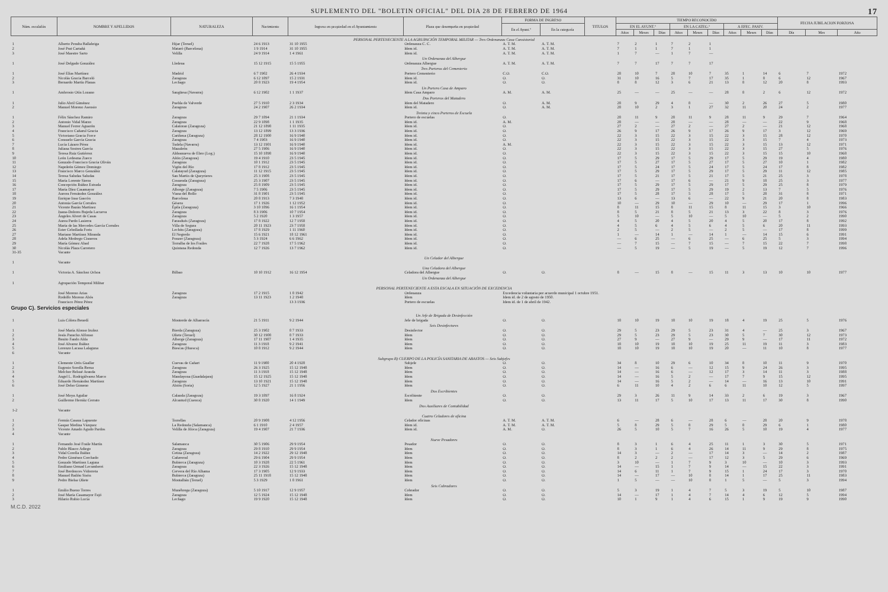17 SUPLEMENTO DEL "BOLETIN OFICIAL" DEL DIA 28 DE FEBRERO DE 1964
| Núm. escalafón | NOMBRE Y APELLIDOS | NATURALEZA | Nacimiento | Ingreso en propiedad en el Ayuntamiento | Plaza que desempeña en propiedad | FORMA DE INGRESO | | TITULOS | TIEMPO RECONOCIDO | | | | | | | | | FECHA JUBILACION FORZOSA | | |
| --- | --- | --- | --- | --- | --- | --- | --- | --- | --- | --- | --- | --- | --- | --- | --- | --- | --- | --- | --- | --- |
| | | | | | | En el Ayunt.º | En la categoría | | EN EL AYUNT.º | | | EN LA CATEG.ª | | | A EFEC. PASIV. | | | | | |
| | | | | | | | | | Años | Meses | Días | Años | Meses | Días | Años | Meses | Días | Día | Mes | Año |
| PERSONAL PERTENECIENTE A LA AGRUPACIÓN TEMPORAL MILITAR — Tres Ordenanzas Casa Consistorial | | | | | | | | | | | | | | | | | | | | |
| 1 | Alberto Peralta Ballabriga | Hijar (Teruel) | 24 6 1913 | 31 10 1955 | Ordenanza C. C. | A. T. M. | A. T. M. | | 7 | 2 | 1 | 7 | 2 | 1 | | | | | | |
| 2 | José Prat Cartañá | Mataró (Barcelona) | 1 9 1914 | 31 10 1955 | Idem id. | A. T. M. | A. T. M. | | 7 | 1 | 1 | 7 | 1 | 1 | | | | | | |
| 3 | José Maestre Sarto | Velilla | 24 9 1914 | 1 4 1961 | Idem id. | A. T. M. | A. T. M. | | 1 | 7 | — | 1 | 7 | — | | | | | | |
| Un Ordenanza del Albergue | | | | | | | | | | | | | | | | | | | | |
| 1 | José Delgado González | Lledena | 15 12 1915 | 15 5 1955 | Ordenanza Albergue | A. T. M. | A. T. M. | | 7 | 7 | 17 | 7 | 7 | 17 | | | | | | |
| Tres Porteros del Cementerio | | | | | | | | | | | | | | | | | | | | |
| 1 | José Elías Martínez | Madrid | 6 7 1902 | 26 4 1934 | Portero Cementerio | C.O. | C.O. | | 28 | 10 | 7 | 28 | 10 | 7 | 35 | 1 | 14 | 6 | 7 | 1972 |
| 2 | Nicolás Gracia Barceló | Zaragoza | 6 12 1897 | 15 2 1931 | Idem id. | O. | O. | | 31 | 10 | 16 | 5 | 7 | 17 | 35 | 1 | 8 | 6 | 12 | 1967 |
| 3 | Bernardo Martín Planas | Lechago | 20 8 1923 | 19 4 1954 | Idem id. | O. | O. | | 8 | 8 | 12 | 3 | 6 | 21 | 13 | 8 | 12 | 20 | 8 | 1993 |
| Un Portero Casa de Amparo | | | | | | | | | | | | | | | | | | | | |
| 1 | Ambrosio Otín Lozano | Sangüesa (Navarra) | 6 12 1902 | 1 1 1937 | Idem Casa Amparo | A. M. | A. M. | | 25 | — | — | 25 | — | — | 28 | 8 | 2 | 6 | 12 | 1972 |
| Dos Porteros del Matadero | | | | | | | | | | | | | | | | | | | | |
| 1 | Julio Abril Giménez | Puebla de Valverde | 27 5 1910 | 2 3 1934 | Idem del Matadero | O. | A. M. | | 28 | 9 | 29 | 4 | 8 | — | 30 | 2 | 26 | 27 | 5 | 1980 |
| 2 | Manuel Moreno Asensio | Zaragoza | 24 2 1907 | 26 2 1934 | Idem id. | O. | A. M. | | 28 | 10 | 2 | 3 | 1 | 27 | 32 | 11 | 20 | 24 | 2 | 1977 |
| Treinta y cinco Porteros de Escuela | | | | | | | | | | | | | | | | | | | | |
| 1 | Félix Sánchez Ramiro | Zaragoza | 29 7 1894 | 21 1 1934 | Portero de escuelas | O. | | | 28 | 11 | 9 | 28 | 11 | 9 | 28 | 11 | 9 | 29 | 7 | 1964 |
| 2 | Antonio Vidal Marzo | Zaragoza | 22 9 1898 | 1 1 1935 | Idem id. | A. M. | | | 28 | — | — | 28 | — | — | 28 | — | — | 22 | 9 | 1968 |
| 3 | Manuel Ferrer Aguarón | Calatorao (Zaragoza) | 21 12 1898 | 1 11 1935 | Idem id. | O. | | | 27 | 2 | — | 27 | 2 | — | 27 | 2 | — | 21 | 12 | 1968 |
| 4 | Francisco Cañarul Gracia | Zaragoza | 13 12 1899 | 13 3 1936 | Idem id. | O. | | | 26 | 9 | 17 | 26 | 9 | 17 | 26 | 9 | 17 | 3 | 12 | 1969 |
| 5 | Victoriano Gracia Force | Cariñena (Zaragoza) | 28 12 1900 | 16 9 1940 | Idem id. | O. | | | 22 | 3 | 15 | 22 | 3 | 15 | 22 | 3 | 15 | 28 | 12 | 1970 |
| 6 | Consuelo García Gracia | Zaragoza | 7 4 1903 | 16 9 1940 | Idem id. | O. | | | 22 | 3 | 15 | 22 | 3 | 15 | 22 | 3 | 15 | 7 | 4 | 1973 |
| 7 | Lucía Lázaro Pérez | Tudela (Navarra) | 13 12 1901 | 16 9 1940 | Idem id. | A. M. | | | 22 | 3 | 15 | 22 | 3 | 15 | 22 | 3 | 15 | 13 | 12 | 1971 |
| 8 | Juliana Sostres García | Mazaleón | 27 5 1906 | 16 9 1940 | Idem id. | O. | | | 22 | 3 | 15 | 22 | 3 | 15 | 22 | 3 | 15 | 27 | 5 | 1976 |
| 9 | Teresa Ruiz Gutiérrez | Aldeanueva de Ebro (Log.) | 15 10 1898 | 16 9 1940 | Idem id. | O. | | | 22 | 3 | 15 | 22 | 3 | 15 | 22 | 3 | 15 | 15 | 10 | 1968 |
| 10 | León Ledesma Zueco | Añón (Zaragoza) | 19 4 1910 | 23 5 1945 | Idem id. | O. | | | 17 | 5 | 29 | 17 | 5 | 29 | 17 | 5 | 29 | 19 | 4 | 1980 |
| 11 | Gonzalo-Francisco Gracia Oliván | Zaragoza | 10 1 1912 | 23 5 1945 | Idem id. | O. | | | 17 | 5 | 27 | 17 | 5 | 27 | 17 | 5 | 27 | 10 | 1 | 1982 |
| 12 | Napoleón Gómez Domingo | Vigón del Río | 17 8 1912 | 23 5 1945 | Idem id. | O. | | | 17 | 5 | 24 | 17 | 5 | 24 | 17 | 5 | 24 | 17 | 8 | 1982 |
| 13 | Francisco Marco González | Calatayud (Zaragoza) | 11 12 1915 | 23 5 1945 | Idem id. | O. | | | 17 | 5 | 29 | 17 | 5 | 29 | 17 | 5 | 29 | 11 | 12 | 1985 |
| 14 | Teresa Saludas Saludas | San Martín de Queyrieres | 25 3 1908 | 23 5 1945 | Idem id. | O. | | | 17 | 5 | 21 | 17 | 5 | 21 | 17 | 5 | 21 | 25 | 3 | 1978 |
| 15 | María Lorente Sierra | Cosuenda (Zaragoza) | 25 3 1907 | 23 5 1945 | Idem id. | O. | | | 17 | 6 | — | 17 | 6 | — | 21 | 9 | 18 | 25 | 3 | 1977 |
| 16 | Concepción Ibáñez Estrada | Zaragoza | 25 8 1909 | 23 5 1945 | Idem id. | O. | | | 17 | 5 | 29 | 17 | 5 | 29 | 17 | 5 | 29 | 25 | 8 | 1979 |
| 17 | María Díez Casamayor | Alborge (Zaragoza) | 7 5 1906 | 23 5 1945 | Idem id. | O. | | | 17 | 5 | 29 | 17 | 5 | 29 | 19 | 2 | 13 | 7 | 5 | 1976 |
| 18 | Aurora Fernández González | Viana del Bollo | 31 8 1901 | 23 5 1945 | Idem id. | O. | | | 17 | 5 | 28 | 17 | 5 | 28 | 17 | 5 | 28 | 31 | 8 | 1971 |
| 19 | Enrique Insa Gascón | Barcelona | 20 8 1913 | 7 3 1948 | Idem id. | O. | | | 13 | 6 | — | 13 | 6 | — | 22 | 9 | 21 | 20 | 8 | 1983 |
| 20 | Antonia García Corrales | Gésera | 17 1 1926 | 1 12 1952 | Idem id. | O. | | | 10 | — | 29 | 10 | — | 29 | 10 | — | 29 | 17 | 1 | 1996 |
| 21 | Vicente Bazán Martínez | Épila (Zaragoza) | 3 10 1896 | 16 1 1954 | Idem id. | O. | | | 8 | 11 | 15 | 8 | 11 | 15 | 8 | 11 | 15 | 3 | 10 | 1966 |
| 22 | Juana-Dolores Bujeda Lacueva | Zaragoza | 8 3 1906 | 10 7 1954 | Idem id. | O. | | | 8 | 5 | 21 | 8 | 5 | 21 | 13 | 3 | 22 | 8 | 3 | 1976 |
| 23 | Ángeles Alvert de Casas | Zaragoza | 5 2 1920 | 1 3 1957 | Idem id. | O. | | | 5 | 10 | — | 5 | 10 | — | 5 | 10 | — | 5 | 2 | 1990 |
| 24 | Aurea Pardo Lasierra | Farasdués (Zaragoza) | 17 8 1922 | 12 7 1958 | Idem id. | O. | | | 4 | 5 | 20 | 4 | 5 | 20 | 4 | 5 | 20 | 17 | 8 | 1992 |
| 25 | María de las Mercedes García Corrales | Villa de Segura | 20 11 1923 | 23 7 1958 | Idem id. | O. | | | 4 | 5 | 6 | 4 | 5 | 6 | 4 | 5 | 6 | 20 | 11 | 1993 |
| 26 | Ester Cebollada Foris | Lechón (Zaragoza) | 17 8 1929 | 1 11 1960 | Idem id. | O. | | | 2 | 5 | — | 2 | 5 | — | 2 | 5 | — | 17 | 8 | 1999 |
| 27 | Mariano Martínez Miranda | El Negredo | 15 6 1921 | 18 12 1961 | Idem id. | O. | | | 1 | — | 14 | 1 | — | 14 | 1 | — | 14 | 15 | 6 | 1991 |
| 28 | Adela Modrego Cisneros | Ponzer (Zaragoza) | 5 3 1924 | 6 6 1962 | Idem id. | O. | | | — | 6 | 25 | — | 6 | 25 | — | 6 | 25 | 5 | 3 | 1994 |
| 29 | María Gómez Abad | Torralba de los Frailes | 22 7 1928 | 17 5 1962 | Idem id. | O. | | | — | 7 | 15 | — | 7 | 15 | — | 7 | 15 | 22 | 7 | 1998 |
| 30 | Nicolás Plaza Carretero | Quintana Redonda | 12 7 1926 | 13 7 1962 | Idem id. | O. | | | — | 5 | 19 | — | 5 | 19 | — | 5 | 19 | 12 | 7 | 1996 |
| 31-35 | Vacante | | | | | | | | | | | | | | | | | | | |
| Un Celador del Albergue | | | | | | | | | | | | | | | | | | | | |
| 1 | Vacante | | | | | | | | | | | | | | | | | | | |
| Una Celadora del Albergue | | | | | | | | | | | | | | | | | | | | |
| 1 | Victoria A. Sánchez Ochoa | Bilbao | 10 10 1912 | 16 12 1954 | Celadora del Albergue | O. | O. | | 8 | — | 15 | 8 | — | 15 | 11 | 3 | 13 | 10 | 10 | 1977 |
| Un Ordenanza del Albergue | | | | | | | | | | | | | | | | | | | | |
| 1 | Agrupación Temporal Militar | | | | | | | | | | | | | | | | | | | |
| PERSONAL PERTENECIENTE A ESTA ESCALA EN SITUACIÓN DE EXCEDENCIA | | | | | | | | | | | | | | | | | | | | |
| | José Moreno Arias | Zaragoza | 17 2 1915 | 1 8 1942 | Ordenanza | Excedencia voluntaria por acuerdo municipal 1 octubre 1951. | | | | | | | | | | | | | | |
| | Rodolfo Moreno Abós | Zaragoza | 13 11 1923 | 1 2 1948 | Idem | Idem id. de 2 de agosto de 1950. | | | | | | | | | | | | | | |
| | Francisco Pérez Pérez | | | 13 3 1936 | Portero de escuelas | Idem id. de 1 de abril de 1942. | | | | | | | | | | | | | | |
| Grupo C). Servicios especiales | | | | | | | | | | | | | | | | | | | | |
| Un Jefe de Brigada de Desinfección | | | | | | | | | | | | | | | | | | | | |
| 1 | Luis Cólera Benedí | Monterde de Albarracín | 21 5 1911 | 9 2 1944 | Jefe de brigada | O. | O. | | 18 | 10 | 19 | 18 | 10 | 19 | 18 | 4 | 19 | 25 | 5 | 1976 |
| Seis Desinfectores | | | | | | | | | | | | | | | | | | | | |
| 1 | José María Alonso Iruñez | Bierda (Zaragoza) | 25 3 1902 | 8 7 1933 | Desinfector | O. | O. | | 29 | 5 | 23 | 29 | 5 | 23 | 31 | 4 | — | 25 | 3 | 1967 |
| 2 | Jesús Paracho Alfonso | Oliete (Teruel) | 30 12 1908 | 8 7 1933 | Idem | O. | O. | | 29 | 5 | 23 | 29 | 5 | 23 | 30 | 5 | 7 | 30 | 12 | 1973 |
| 3 | Benito Fando Alda | Alberge (Zaragoza) | 17 11 1907 | 1 4 1935 | Idem | O. | O. | | 27 | 9 | — | 27 | 9 | — | 29 | 9 | — | 17 | 11 | 1972 |
| 4 | José Alvarez Ibáñez | Zaragoza | 11 3 1918 | 9 2 1941 | Idem | O. | O. | | 18 | 10 | 19 | 18 | 10 | 19 | 25 | 11 | 19 | 11 | 3 | 1983 |
| 5 | Lorenzo Lacasa Lalaguna | Biescas (Huesca) | 10 8 1912 | 9 2 1944 | Idem | O. | O. | | 18 | 10 | 19 | 18 | 10 | 19 | 20 | — | 11 | 10 | 8 | 1977 |
| 6 | Vacante | | | | | | | | | | | | | | | | | | | |
| Subgrupo B) CUERPO DE LA POLICÍA SANITARIA DE ABASTOS — Seis Subjefes | | | | | | | | | | | | | | | | | | | | |
| 1 | Clemente Orós Guallar | Cuevas de Cañart | 11 9 1900 | 20 4 1928 | Subjefe | O. | O. | | 34 | 8 | 10 | 29 | 6 | 10 | 34 | 8 | 10 | 11 | 9 | 1970 |
| 2 | Eugenio Sorolla Berna | Zaragoza | 26 3 1925 | 15 12 1948 | Idem | O. | O. | | 14 | — | 16 | 6 | — | 12 | 15 | 9 | 24 | 26 | 3 | 1995 |
| 3 | Melchor Belsué Aranda | Zaragoza | 11 3 1918 | 15 12 1948 | Idem | O. | O. | | 14 | — | 16 | 6 | — | 12 | 17 | 3 | 14 | 11 | 3 | 1988 |
| 4 | Angel L. Rodrigálvarez Marco | Mandayona (Guadalajara) | 15 12 1925 | 15 12 1948 | Idem | O. | O. | | 14 | — | 16 | 5 | 2 | — | 17 | 7 | 9 | 15 | 12 | 1995 |
| 5 | Eduardo Hernández Martínez | Zaragoza | 13 10 1921 | 15 12 1948 | Idem | O. | O. | | 14 | — | 16 | 5 | 2 | — | 14 | — | 16 | 13 | 10 | 1991 |
| 6 | José Delso Gimeno | Abión (Soria) | 12 5 1927 | 21 1 1956 | Idem | O. | O. | | 6 | 11 | 10 | 4 | 2 | 6 | 6 | 11 | 10 | 12 | 5 | 1997 |
| Dos Escribientes | | | | | | | | | | | | | | | | | | | | |
| 1 | José Moya Aguilar | Calanda (Zaragoza) | 19 3 1897 | 16 8 1924 | Escribiente | O. | O. | | 29 | 3 | 26 | 11 | 9 | 14 | 33 | 2 | 6 | 19 | 3 | 1967 |
| 2 | Guillermo Herráiz Cerrato | Alcantud (Cuenca) | 30 8 1920 | 14 1 1949 | Idem | O. | O. | | 13 | 11 | 17 | 5 | 10 | 17 | 13 | 11 | 17 | 30 | 8 | 1990 |
| Dos Auxiliares de Contabilidad | | | | | | | | | | | | | | | | | | | | |
| 1-2 | Vacante | | | | | | | | | | | | | | | | | | | |
| Cuatro Celadores de oficina | | | | | | | | | | | | | | | | | | | | |
| 1 | Fermín Casaus Lapuente | Torrellas | 20 9 1908 | 4 12 1956 | Celador oficinas | A. T. M. | A. T. M. | | 6 | — | 28 | 6 | — | 28 | 6 | — | 28 | 20 | 9 | 1978 |
| 2 | Gaspar Medina Vázquez | La Redonda (Salamanca) | 6 1 1910 | 2 4 1957 | Idem id. | A. T. M. | A. T. M. | | 5 | 8 | 29 | 5 | 8 | 29 | 5 | 8 | 29 | 6 | 1 | 1980 |
| 3 | Vicente Amado Agudo Pardos | Velilla de Jiloca (Zaragoza) | 19 4 1907 | 21 7 1936 | Idem id. | A. M. | O. | | 26 | 5 | 10 | 5 | 7 | 16 | 26 | 5 | 10 | 19 | 4 | 1977 |
| 4 | Vacante | | | | | | | | | | | | | | | | | | | |
| Nueve Pesadores | | | | | | | | | | | | | | | | | | | | |
| 1 | Fernando José Fraile Martín | Salamanca | 30 5 1906 | 29 9 1954 | Pesador | O. | O. | | 8 | 3 | 1 | 6 | 4 | 25 | 11 | 1 | 3 | 30 | 5 | 1971 |
| 2 | Pablo Blasco Adiego | Zaragoza | 29 8 1910 | 29 9 1954 | Idem | O. | O. | | 8 | 3 | 1 | 6 | 4 | 26 | 14 | 11 | 9 | 29 | 8 | 1975 |
| 3 | Vidal Corella Ibáñez | Cetina (Zaragoza) | 14 2 1922 | 29 12 1948 | Idem | O. | O. | | 14 | 3 | — | 2 | — | 17 | 14 | 3 | — | 14 | 2 | 1987 |
| 4 | Pedro Giménez Corchado | Cañaveral | 29 6 1904 | 29 9 1954 | Idem | O. | O. | | 8 | 2 | 2 | 2 | — | 17 | 12 | 3 | 5 | 29 | 6 | 1969 |
| 5 | Gonzalo Martínez Laguna | Bubierca (Zaragoza) | 10 3 1928 | 22 5 1961 | Idem | O. | O. | | 3 | 10 | — | 1 | 7 | 9 | 3 | 10 | — | 10 | 3 | 1993 |
| 6 | Emiliano Ormad Lecumberri | Zaragoza | 22 3 1926 | 15 12 1948 | Idem | O. | O. | | 14 | — | 15 | 1 | 7 | 9 | 14 | — | 15 | 22 | 3 | 1991 |
| 7 | José Berdonces Vidorreta | Cervera del Río Alhama | 17 3 1905 | 12 9 1933 | Idem | O. | O. | | 14 | 6 | 11 | 1 | 7 | 9 | 15 | 1 | 24 | 17 | 3 | 1970 |
| 8 | Manuel Bailón Sisón | Bubierca (Zaragoza) | 25 11 1918 | 15 12 1948 | Idem | O. | O. | | 14 | — | 17 | — | 10 | 8 | 14 | 1 | 17 | 25 | 11 | 1983 |
| 9 | Pedro Bielsa Oliete | Montalbán (Teruel) | 5 3 1929 | 1 8 1961 | Idem | O. | O. | | 1 | 5 | — | — | 10 | 8 | 1 | 5 | — | 5 | 3 | 1994 |
| Seis Cobradores | | | | | | | | | | | | | | | | | | | | |
| 1 | Emilio Bueno Torres | Munébrega (Zaragoza) | 5 10 1917 | 12 9 1957 | Cobrador | O. | O. | | 5 | 3 | 19 | 1 | 4 | 7 | 5 | 3 | 19 | 5 | 10 | 1987 |
| 2 | José María Casamayor Fajó | Zaragoza | 12 5 1924 | 15 12 1948 | Idem | O. | O. | | 14 | — | 17 | 1 | 4 | 7 | 14 | 4 | 6 | 12 | 5 | 1994 |
| 3 | Hilario Rubio Lucía | Lechago | 19 9 1920 | 15 12 1948 | Idem | O. | O. | | 10 | 1 | 9 | 1 | 4 | 6 | 15 | 1 | 9 | 19 | 9 | 1990 |
M.C.D. 2022